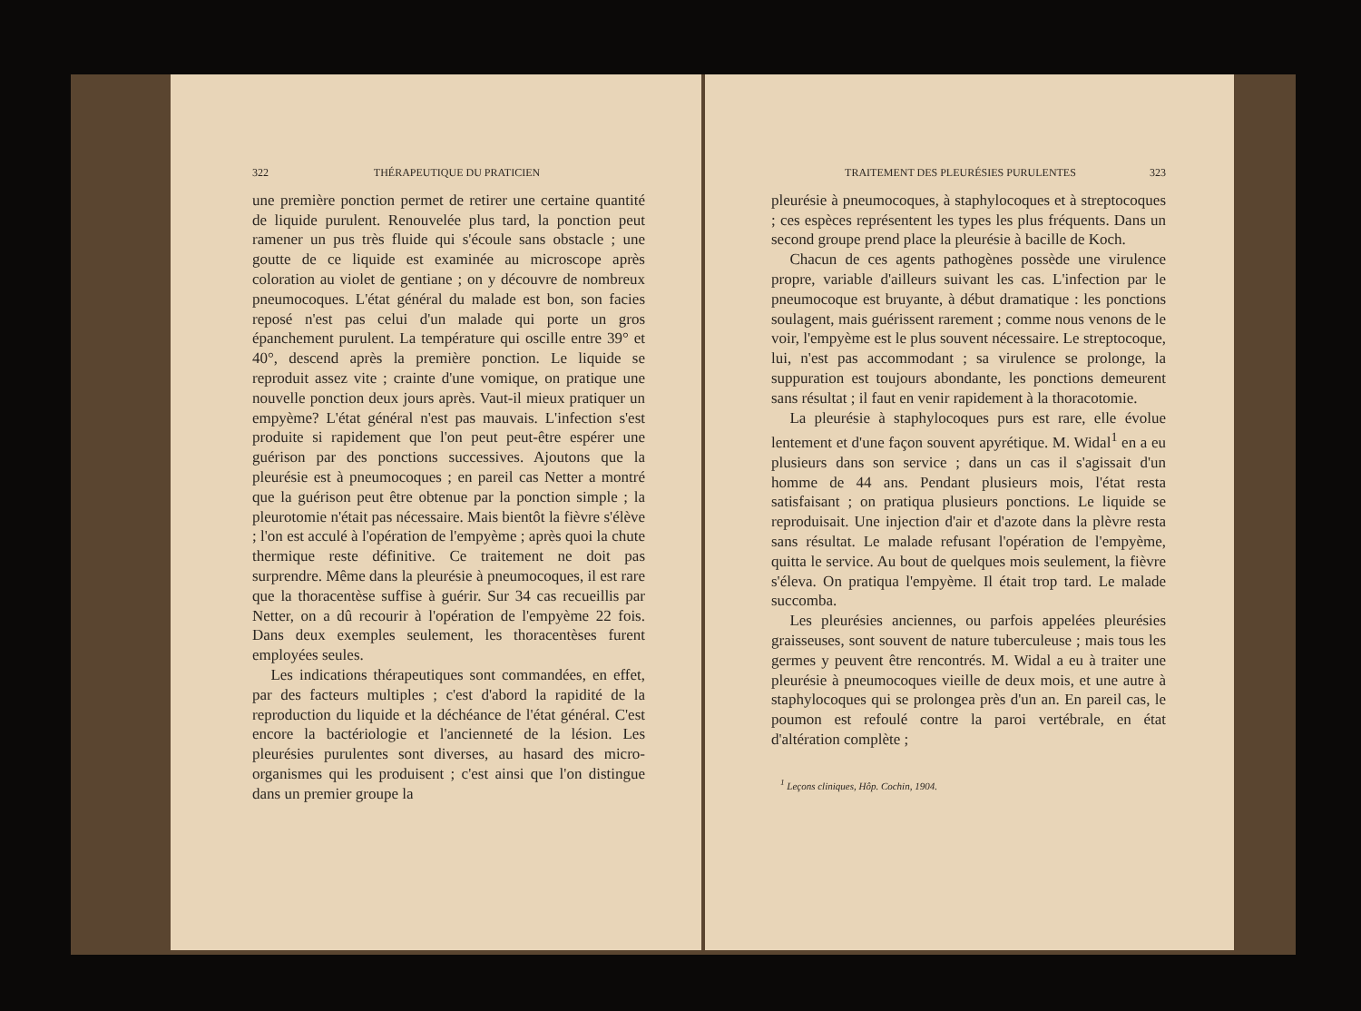322 THÉRAPEUTIQUE DU PRATICIEN
une première ponction permet de retirer une certaine quantité de liquide purulent. Renouvelée plus tard, la ponction peut ramener un pus très fluide qui s'écoule sans obstacle ; une goutte de ce liquide est examinée au microscope après coloration au violet de gentiane ; on y découvre de nombreux pneumocoques. L'état général du malade est bon, son facies reposé n'est pas celui d'un malade qui porte un gros épanchement purulent. La température qui oscille entre 39° et 40°, descend après la première ponction. Le liquide se reproduit assez vite ; crainte d'une vomique, on pratique une nouvelle ponction deux jours après. Vaut-il mieux pratiquer un empyème? L'état général n'est pas mauvais. L'infection s'est produite si rapidement que l'on peut peut-être espérer une guérison par des ponctions successives. Ajoutons que la pleurésie est à pneumocoques ; en pareil cas Netter a montré que la guérison peut être obtenue par la ponction simple ; la pleurotomie n'était pas nécessaire. Mais bientôt la fièvre s'élève ; l'on est acculé à l'opération de l'empyème ; après quoi la chute thermique reste définitive. Ce traitement ne doit pas surprendre. Même dans la pleurésie à pneumocoques, il est rare que la thoracentèse suffise à guérir. Sur 34 cas recueillis par Netter, on a dû recourir à l'opération de l'empyème 22 fois. Dans deux exemples seulement, les thoracentèses furent employées seules.
Les indications thérapeutiques sont commandées, en effet, par des facteurs multiples ; c'est d'abord la rapidité de la reproduction du liquide et la déchéance de l'état général. C'est encore la bactériologie et l'ancienneté de la lésion. Les pleurésies purulentes sont diverses, au hasard des micro-organismes qui les produisent ; c'est ainsi que l'on distingue dans un premier groupe la
TRAITEMENT DES PLEURÉSIES PURULENTES 323
pleurésie à pneumocoques, à staphylocoques et à streptocoques ; ces espèces représentent les types les plus fréquents. Dans un second groupe prend place la pleurésie à bacille de Koch.
Chacun de ces agents pathogènes possède une virulence propre, variable d'ailleurs suivant les cas. L'infection par le pneumocoque est bruyante, à début dramatique : les ponctions soulagent, mais guérissent rarement ; comme nous venons de le voir, l'empyème est le plus souvent nécessaire. Le streptocoque, lui, n'est pas accommodant ; sa virulence se prolonge, la suppuration est toujours abondante, les ponctions demeurent sans résultat ; il faut en venir rapidement à la thoracotomie.
La pleurésie à staphylocoques purs est rare, elle évolue lentement et d'une façon souvent apyrétique. M. Widal<sup>1</sup> en a eu plusieurs dans son service ; dans un cas il s'agissait d'un homme de 44 ans. Pendant plusieurs mois, l'état resta satisfaisant ; on pratiqua plusieurs ponctions. Le liquide se reproduisait. Une injection d'air et d'azote dans la plèvre resta sans résultat. Le malade refusant l'opération de l'empyème, quitta le service. Au bout de quelques mois seulement, la fièvre s'éleva. On pratiqua l'empyème. Il était trop tard. Le malade succomba.
Les pleurésies anciennes, ou parfois appelées pleurésies graisseuses, sont souvent de nature tuberculeuse ; mais tous les germes y peuvent être rencontrés. M. Widal a eu à traiter une pleurésie à pneumocoques vieille de deux mois, et une autre à staphylocoques qui se prolongea près d'un an. En pareil cas, le poumon est refoulé contre la paroi vertébrale, en état d'altération complète ;
<sup>1</sup> Leçons cliniques, Hôp. Cochin, 1904.